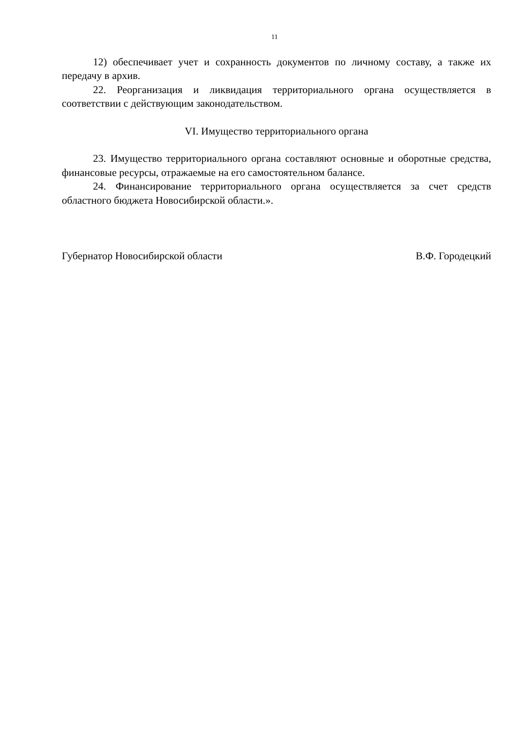11
12) обеспечивает учет и сохранность документов по личному составу, а также их передачу в архив.
22. Реорганизация и ликвидация территориального органа осуществляется в соответствии с действующим законодательством.
VI. Имущество территориального органа
23. Имущество территориального органа составляют основные и оборотные средства, финансовые ресурсы, отражаемые на его самостоятельном балансе.
24. Финансирование территориального органа осуществляется за счет средств областного бюджета Новосибирской области.».
Губернатор Новосибирской области В.Ф. Городецкий